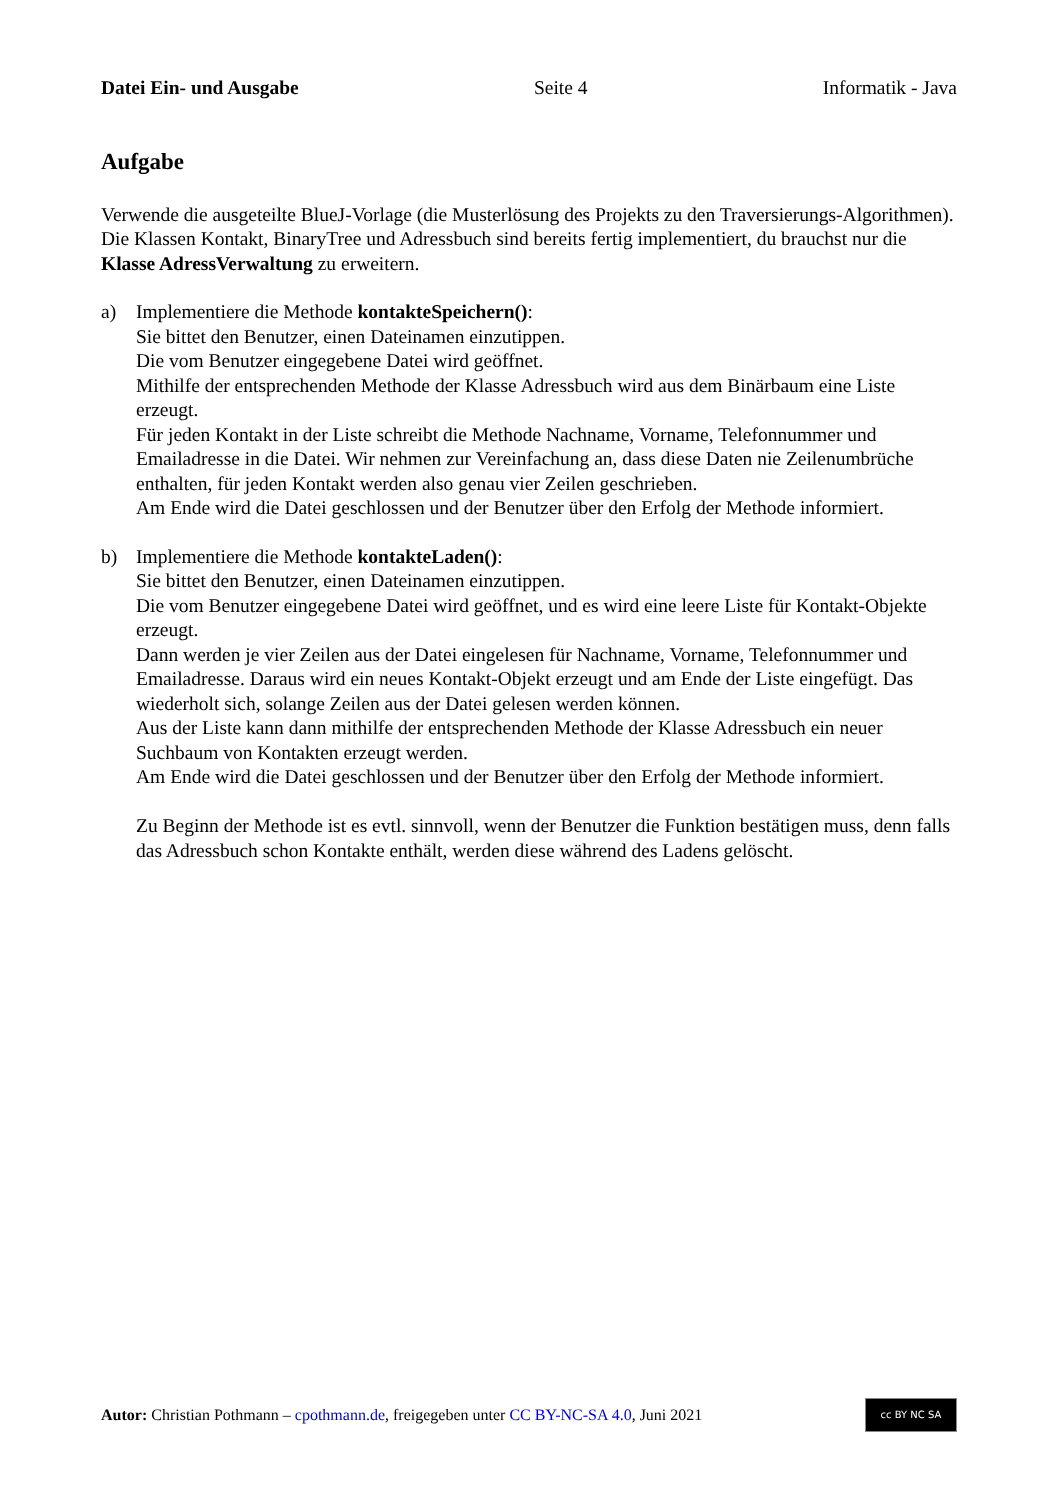Datei Ein- und Ausgabe Seite 4 Informatik - Java
Aufgabe
Verwende die ausgeteilte BlueJ-Vorlage (die Musterlösung des Projekts zu den Traversierungs-Algorithmen). Die Klassen Kontakt, BinaryTree und Adressbuch sind bereits fertig implementiert, du brauchst nur die Klasse AdressVerwaltung zu erweitern.
a) Implementiere die Methode kontakteSpeichern():
Sie bittet den Benutzer, einen Dateinamen einzutippen.
Die vom Benutzer eingegebene Datei wird geöffnet.
Mithilfe der entsprechenden Methode der Klasse Adressbuch wird aus dem Binärbaum eine Liste erzeugt.
Für jeden Kontakt in der Liste schreibt die Methode Nachname, Vorname, Telefonnummer und Emailadresse in die Datei. Wir nehmen zur Vereinfachung an, dass diese Daten nie Zeilenumbrüche enthalten, für jeden Kontakt werden also genau vier Zeilen geschrieben.
Am Ende wird die Datei geschlossen und der Benutzer über den Erfolg der Methode informiert.
b) Implementiere die Methode kontakteLaden():
Sie bittet den Benutzer, einen Dateinamen einzutippen.
Die vom Benutzer eingegebene Datei wird geöffnet, und es wird eine leere Liste für Kontakt-Objekte erzeugt.
Dann werden je vier Zeilen aus der Datei eingelesen für Nachname, Vorname, Telefonnummer und Emailadresse. Daraus wird ein neues Kontakt-Objekt erzeugt und am Ende der Liste eingefügt. Das wiederholt sich, solange Zeilen aus der Datei gelesen werden können.
Aus der Liste kann dann mithilfe der entsprechenden Methode der Klasse Adressbuch ein neuer Suchbaum von Kontakten erzeugt werden.
Am Ende wird die Datei geschlossen und der Benutzer über den Erfolg der Methode informiert.
Zu Beginn der Methode ist es evtl. sinnvoll, wenn der Benutzer die Funktion bestätigen muss, denn falls das Adressbuch schon Kontakte enthält, werden diese während des Ladens gelöscht.
Autor: Christian Pothmann – cpothmann.de, freigegeben unter CC BY-NC-SA 4.0, Juni 2021 cc BY NC SA